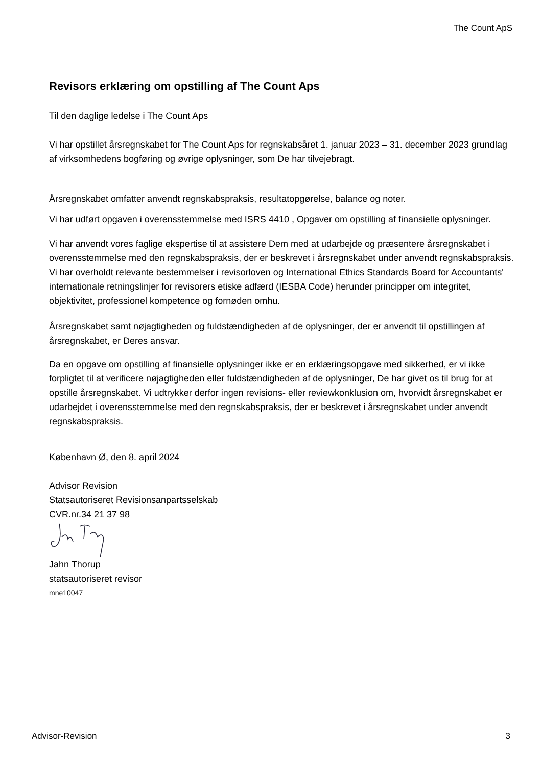The Count ApS
Revisors erklæring om opstilling af The Count Aps
Til den daglige ledelse i The Count Aps
Vi har opstillet årsregnskabet for The Count Aps for regnskabsåret 1. januar 2023 – 31. december 2023 grundlag af virksomhedens bogføring og øvrige oplysninger, som De har tilvejebragt.
Årsregnskabet omfatter anvendt regnskabspraksis, resultatopgørelse, balance og noter.
Vi har udført opgaven i overensstemmelse med ISRS 4410 , Opgaver om opstilling af finansielle oplysninger.
Vi har anvendt vores faglige ekspertise til at assistere Dem med at udarbejde og præsentere årsregnskabet i overensstemmelse med den regnskabspraksis, der er beskrevet i årsregnskabet under anvendt regnskabspraksis. Vi har overholdt relevante bestemmelser i revisorloven og International Ethics Standards Board for Accountants' internationale retningslinjer for revisorers etiske adfærd (IESBA Code) herunder principper om integritet, objektivitet, professionel kompetence og fornøden omhu.
Årsregnskabet samt nøjagtigheden og fuldstændigheden af de oplysninger, der er anvendt til opstillingen af årsregnskabet, er Deres ansvar.
Da en opgave om opstilling af finansielle oplysninger ikke er en erklæringsopgave med sikkerhed, er vi ikke forpligtet til at verificere nøjagtigheden eller fuldstændigheden af de oplysninger, De har givet os til brug for at opstille årsregnskabet. Vi udtrykker derfor ingen revisions- eller reviewkonklusion om, hvorvidt årsregnskabet er udarbejdet i overensstemmelse med den regnskabspraksis, der er beskrevet i årsregnskabet under anvendt regnskabspraksis.
København Ø, den 8. april 2024
Advisor Revision
Statsautoriseret Revisionsanpartsselskab
CVR.nr.34 21 37 98
Jahn Thorup
statsautoriseret revisor
mne10047
Advisor-Revision 3